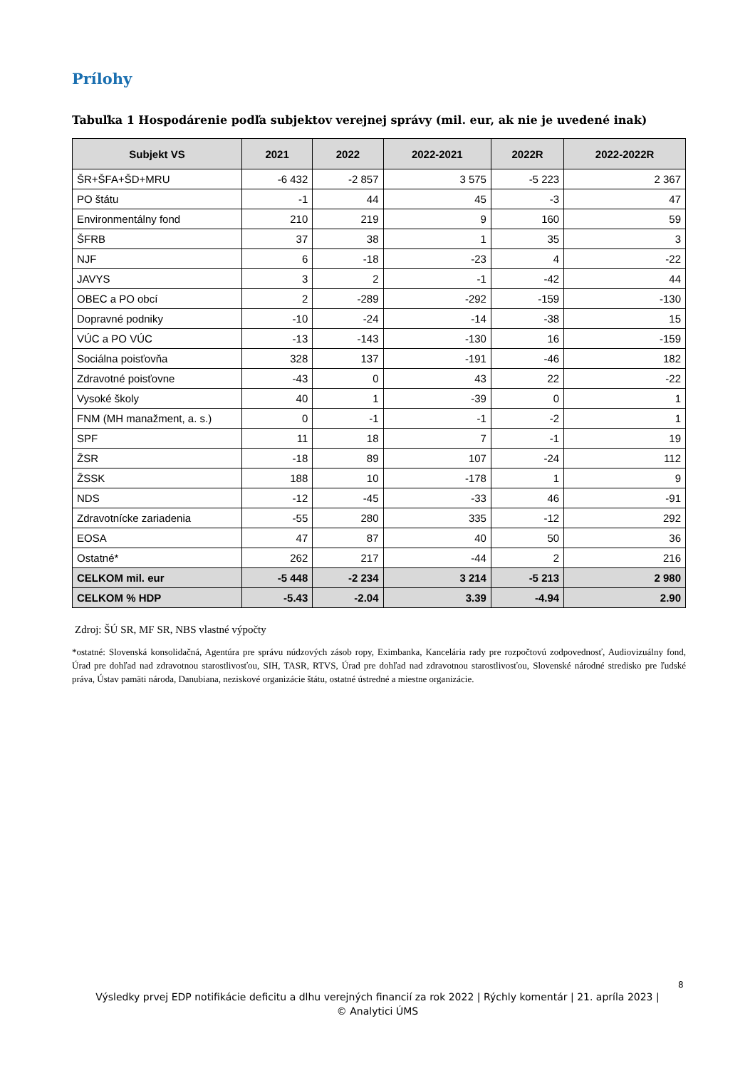Prílohy
Tabuľka 1 Hospodárenie podľa subjektov verejnej správy (mil. eur, ak nie je uvedené inak)
| Subjekt VS | 2021 | 2022 | 2022-2021 | 2022R | 2022-2022R |
| --- | --- | --- | --- | --- | --- |
| ŠR+ŠFA+ŠD+MRU | -6 432 | -2 857 | 3 575 | -5 223 | 2 367 |
| PO štátu | -1 | 44 | 45 | -3 | 47 |
| Environmentálny fond | 210 | 219 | 9 | 160 | 59 |
| ŠFRB | 37 | 38 | 1 | 35 | 3 |
| NJF | 6 | -18 | -23 | 4 | -22 |
| JAVYS | 3 | 2 | -1 | -42 | 44 |
| OBEC a PO obcí | 2 | -289 | -292 | -159 | -130 |
| Dopravné podniky | -10 | -24 | -14 | -38 | 15 |
| VÚC a PO VÚC | -13 | -143 | -130 | 16 | -159 |
| Sociálna poisťovňa | 328 | 137 | -191 | -46 | 182 |
| Zdravotné poisťovne | -43 | 0 | 43 | 22 | -22 |
| Vysoké školy | 40 | 1 | -39 | 0 | 1 |
| FNM (MH manažment, a. s.) | 0 | -1 | -1 | -2 | 1 |
| SPF | 11 | 18 | 7 | -1 | 19 |
| ŽSR | -18 | 89 | 107 | -24 | 112 |
| ŽSSK | 188 | 10 | -178 | 1 | 9 |
| NDS | -12 | -45 | -33 | 46 | -91 |
| Zdravotnícke zariadenia | -55 | 280 | 335 | -12 | 292 |
| EOSA | 47 | 87 | 40 | 50 | 36 |
| Ostatné* | 262 | 217 | -44 | 2 | 216 |
| CELKOM mil. eur | -5 448 | -2 234 | 3 214 | -5 213 | 2 980 |
| CELKOM % HDP | -5.43 | -2.04 | 3.39 | -4.94 | 2.90 |
Zdroj: ŠÚ SR, MF SR, NBS vlastné výpočty
*ostatné: Slovenská konsolidačná, Agentúra pre správu núdzových zásob ropy, Eximbanka, Kancelária rady pre rozpočtovú zodpovednosť, Audiovizuálny fond, Úrad pre dohľad nad zdravotnou starostlivosťou, SIH, TASR, RTVS, Úrad pre dohľad nad zdravotnou starostlivosťou, Slovenské národné stredisko pre ľudské práva, Ústav pamäti národa, Danubiana, neziskové organizácie štátu, ostatné ústredné a miestne organizácie.
8
Výsledky prvej EDP notifikácie deficitu a dlhu verejných financií za rok 2022 | Rýchly komentár | 21. apríla 2023 |
© Analytici ÚMS